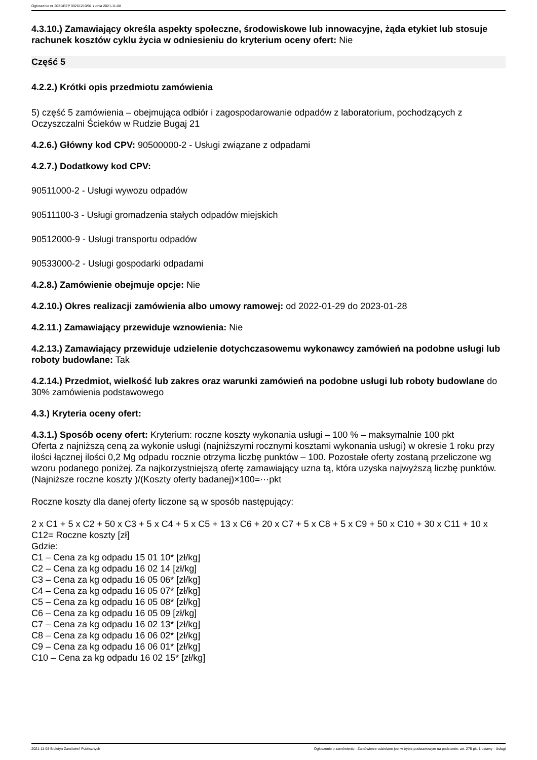Ogłoszenie nr 2021/BZP 00261210/01 z dnia 2021-11-08
4.3.10.) Zamawiający określa aspekty społeczne, środowiskowe lub innowacyjne, żąda etykiet lub stosuje rachunek kosztów cyklu życia w odniesieniu do kryterium oceny ofert: Nie
Część 5
4.2.2.) Krótki opis przedmiotu zamówienia
5) część 5 zamówienia – obejmująca odbiór i zagospodarowanie odpadów z laboratorium, pochodzących z Oczyszczalni Ścieków w Rudzie Bugaj 21
4.2.6.) Główny kod CPV: 90500000-2 - Usługi związane z odpadami
4.2.7.) Dodatkowy kod CPV:
90511000-2 - Usługi wywozu odpadów
90511100-3 - Usługi gromadzenia stałych odpadów miejskich
90512000-9 - Usługi transportu odpadów
90533000-2 - Usługi gospodarki odpadami
4.2.8.) Zamówienie obejmuje opcje: Nie
4.2.10.) Okres realizacji zamówienia albo umowy ramowej: od 2022-01-29 do 2023-01-28
4.2.11.) Zamawiający przewiduje wznowienia: Nie
4.2.13.) Zamawiający przewiduje udzielenie dotychczasowemu wykonawcy zamówień na podobne usługi lub roboty budowlane: Tak
4.2.14.) Przedmiot, wielkość lub zakres oraz warunki zamówień na podobne usługi lub roboty budowlane do 30% zamówienia podstawowego
4.3.) Kryteria oceny ofert:
4.3.1.) Sposób oceny ofert: Kryterium: roczne koszty wykonania usługi – 100 % – maksymalnie 100 pkt
Oferta z najniższą ceną za wykonie usługi (najniższymi rocznymi kosztami wykonania usługi) w okresie 1 roku przy ilości łącznej ilości 0,2 Mg odpadu rocznie otrzyma liczbę punktów – 100. Pozostałe oferty zostaną przeliczone wg wzoru podanego poniżej. Za najkorzystniejszą ofertę zamawiający uzna tą, która uzyska najwyższą liczbę punktów.
(Najniższe roczne koszty )/(Koszty oferty badanej)×100=⋯pkt
Roczne koszty dla danej oferty liczone są w sposób następujący:
2 x C1 + 5 x C2 + 50 x C3 + 5 x C4 + 5 x C5 + 13 x C6 + 20 x C7 + 5 x C8 + 5 x C9 + 50 x C10 + 30 x C11 + 10 x C12= Roczne koszty [zł]
Gdzie:
C1 – Cena za kg odpadu 15 01 10* [zł/kg]
C2 – Cena za kg odpadu 16 02 14 [zł/kg]
C3 – Cena za kg odpadu 16 05 06* [zł/kg]
C4 – Cena za kg odpadu 16 05 07* [zł/kg]
C5 – Cena za kg odpadu 16 05 08* [zł/kg]
C6 – Cena za kg odpadu 16 05 09 [zł/kg]
C7 – Cena za kg odpadu 16 02 13* [zł/kg]
C8 – Cena za kg odpadu 16 06 02* [zł/kg]
C9 – Cena za kg odpadu 16 06 01* [zł/kg]
C10 – Cena za kg odpadu 16 02 15* [zł/kg]
2021-11-08 Biuletyn Zamówień Publicznych Ogłoszenie o zamówieniu - Zamówienie udzielane jest w trybie podstawowym na podstawie: art. 275 pkt 1 ustawy - Usługi